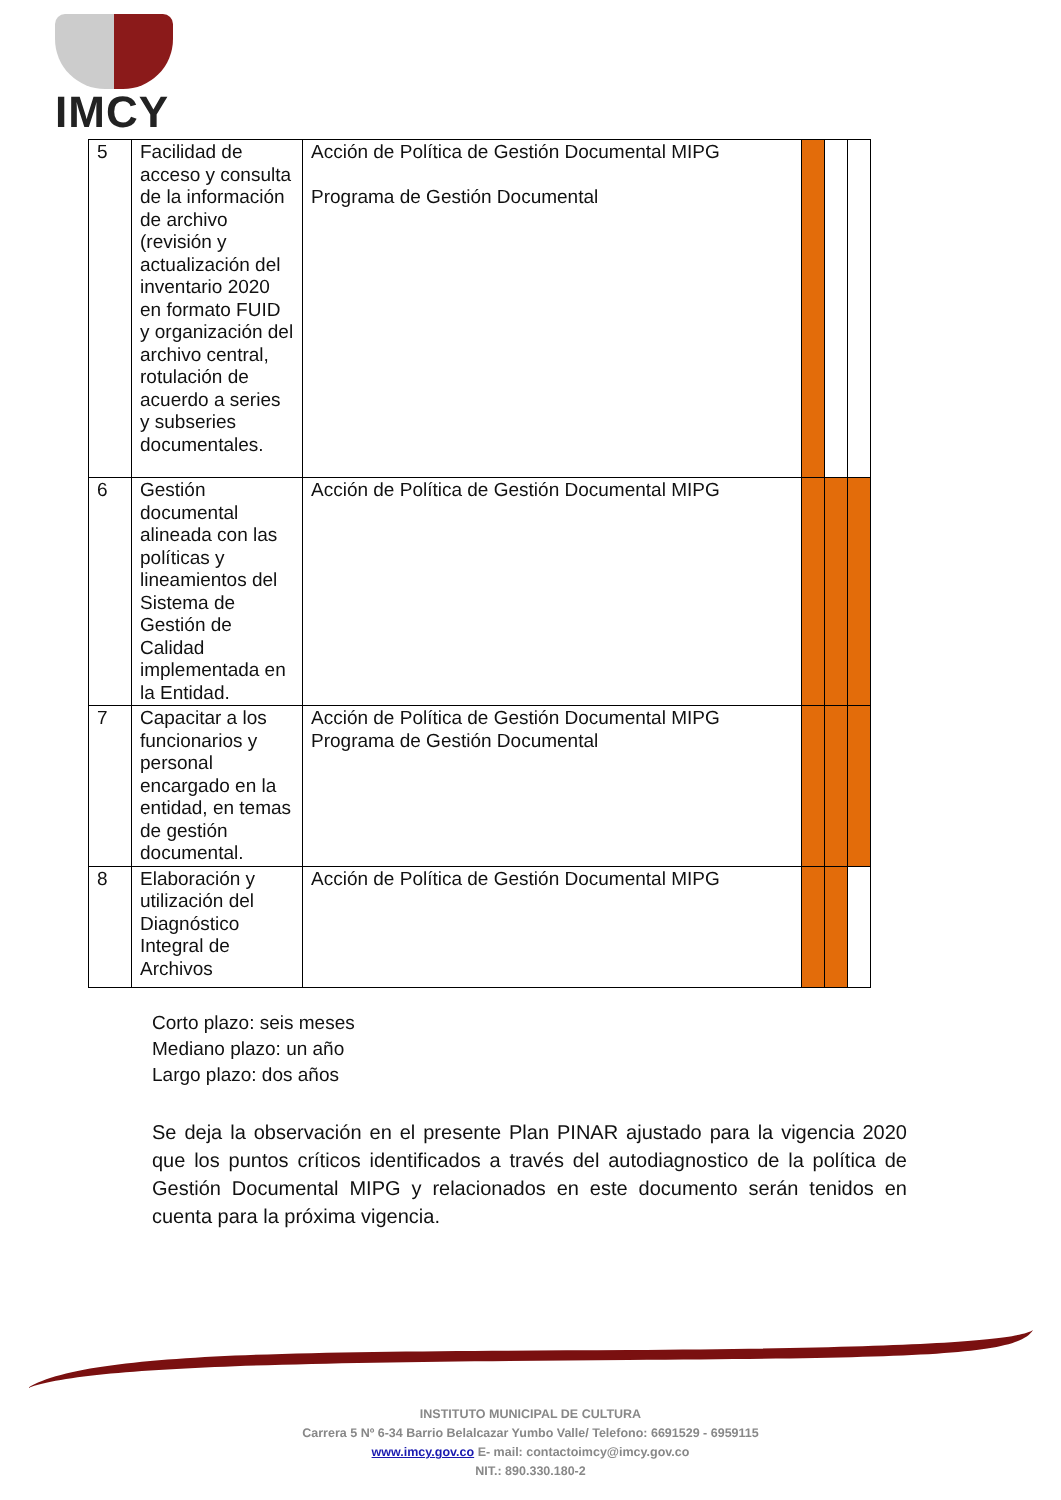IMCY
| 5 | Facilidad de acceso y consulta de la información de archivo (revisión y actualización del inventario 2020 en formato FUID y organización del archivo central, rotulación de acuerdo a series y subseries documentales. | Acción de Política de Gestión Documental MIPG Programa de Gestión Documental | | | |
| 6 | Gestión documental alineada con las políticas y lineamientos del Sistema de Gestión de Calidad implementada en la Entidad. | Acción de Política de Gestión Documental MIPG | | | |
| 7 | Capacitar a los funcionarios y personal encargado en la entidad, en temas de gestión documental. | Acción de Política de Gestión Documental MIPG Programa de Gestión Documental | | | |
| 8 | Elaboración y utilización del Diagnóstico Integral de Archivos | Acción de Política de Gestión Documental MIPG | | | |
Corto plazo: seis meses
Mediano plazo: un año
Largo plazo: dos años
Se deja la observación en el presente Plan PINAR ajustado para la vigencia 2020 que los puntos críticos identificados a través del autodiagnostico de la política de Gestión Documental MIPG y relacionados en este documento serán tenidos en cuenta para la próxima vigencia.
INSTITUTO MUNICIPAL DE CULTURA
Carrera 5 Nº 6-34 Barrio Belalcazar Yumbo Valle/ Telefono: 6691529 - 6959115
www.imcy.gov.co E- mail: contactoimcy@imcy.gov.co
NIT.: 890.330.180-2